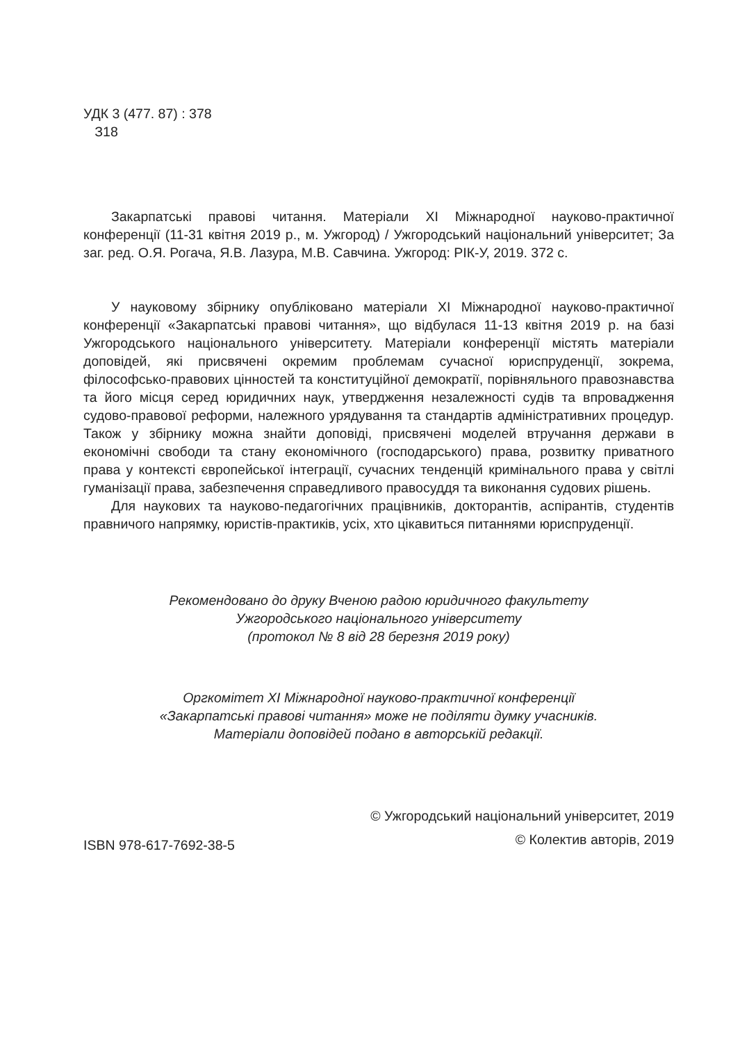УДК 3 (477. 87) : 378
З18
Закарпатські правові читання. Матеріали XI Міжнародної науково-практичної конференції (11-31 квітня 2019 р., м. Ужгород) / Ужгородський національний університет; За заг. ред. О.Я. Рогача, Я.В. Лазура, М.В. Савчина. Ужгород: РІК-У, 2019. 372 с.
У науковому збірнику опубліковано матеріали XI Міжнародної науково-практичної конференції «Закарпатські правові читання», що відбулася 11-13 квітня 2019 р. на базі Ужгородського національного університету. Матеріали конференції містять матеріали доповідей, які присвячені окремим проблемам сучасної юриспруденції, зокрема, філософсько-правових цінностей та конституційної демократії, порівняльного правознавства та його місця серед юридичних наук, утвердження незалежності судів та впровадження судово-правової реформи, належного урядування та стандартів адміністративних процедур. Також у збірнику можна знайти доповіді, присвячені моделей втручання держави в економічні свободи та стану економічного (господарського) права, розвитку приватного права у контексті європейської інтеграції, сучасних тенденцій кримінального права у світлі гуманізації права, забезпечення справедливого правосуддя та виконання судових рішень.
Для наукових та науково-педагогічних працівників, докторантів, аспірантів, студентів правничого напрямку, юристів-практиків, усіх, хто цікавиться питаннями юриспруденції.
Рекомендовано до друку Вченою радою юридичного факультету
Ужгородського національного університету
(протокол № 8 від 28 березня 2019 року)
Оргкомітет XI Міжнародної науково-практичної конференції
«Закарпатські правові читання» може не поділяти думку учасників.
Матеріали доповідей подано в авторській редакції.
ISBN 978-617-7692-38-5
© Ужгородський національний університет, 2019
© Колектив авторів, 2019